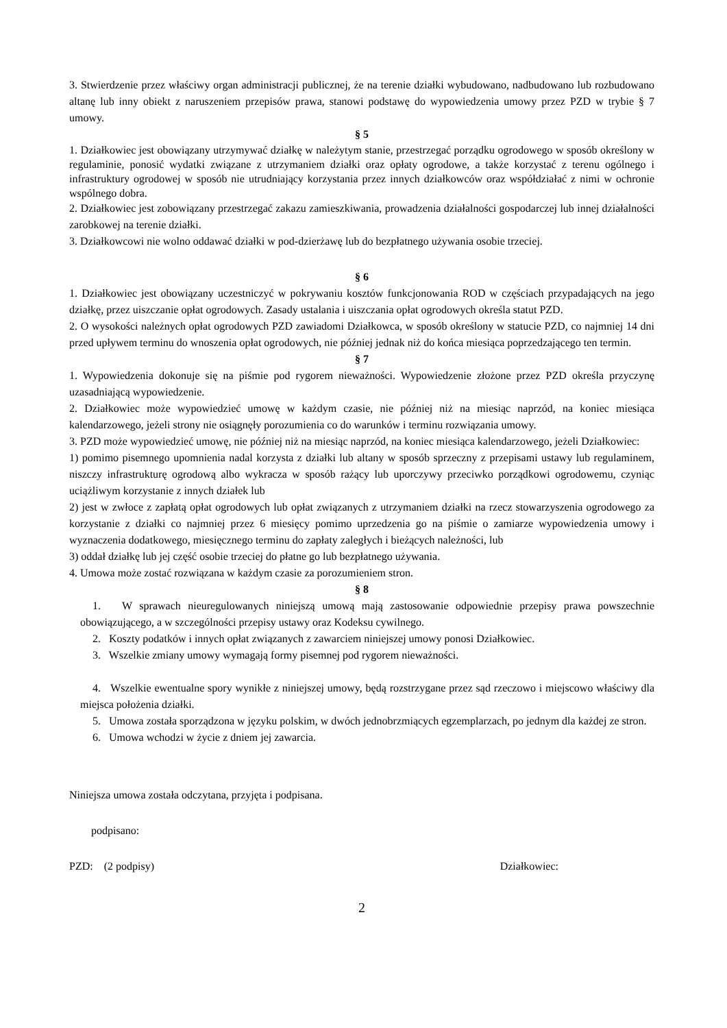3. Stwierdzenie przez właściwy organ administracji publicznej, że na terenie działki wybudowano, nadbudowano lub rozbudowano altanę lub inny obiekt z naruszeniem przepisów prawa, stanowi podstawę do wypowiedzenia umowy przez PZD w trybie § 7 umowy.
§ 5
1. Działkowiec jest obowiązany utrzymywać działkę w należytym stanie, przestrzegać porządku ogrodowego w sposób określony w regulaminie, ponosić wydatki związane z utrzymaniem działki oraz opłaty ogrodowe, a także korzystać z terenu ogólnego i infrastruktury ogrodowej w sposób nie utrudniający korzystania przez innych działkowców oraz współdziałać z nimi w ochronie wspólnego dobra.
2. Działkowiec jest zobowiązany przestrzegać zakazu zamieszkiwania, prowadzenia działalności gospodarczej lub innej działalności zarobkowej na terenie działki.
3. Działkowcowi nie wolno oddawać działki w pod-dzierżawę lub do bezpłatnego używania osobie trzeciej.
§ 6
1. Działkowiec jest obowiązany uczestniczyć w pokrywaniu kosztów funkcjonowania ROD w częściach przypadających na jego działkę, przez uiszczanie opłat ogrodowych. Zasady ustalania i uiszczania opłat ogrodowych określa statut PZD.
2. O wysokości należnych opłat ogrodowych PZD zawiadomi Działkowca, w sposób określony w statucie PZD, co najmniej 14 dni przed upływem terminu do wnoszenia opłat ogrodowych, nie później jednak niż do końca miesiąca poprzedzającego ten termin.
§ 7
1. Wypowiedzenia dokonuje się na piśmie pod rygorem nieważności. Wypowiedzenie złożone przez PZD określa przyczynę uzasadniającą wypowiedzenie.
2. Działkowiec może wypowiedzieć umowę w każdym czasie, nie później niż na miesiąc naprzód, na koniec miesiąca kalendarzowego, jeżeli strony nie osiągnęły porozumienia co do warunków i terminu rozwiązania umowy.
3. PZD może wypowiedzieć umowę, nie później niż na miesiąc naprzód, na koniec miesiąca kalendarzowego, jeżeli Działkowiec:
1) pomimo pisemnego upomnienia nadal korzysta z działki lub altany w sposób sprzeczny z przepisami ustawy lub regulaminem, niszczy infrastrukturę ogrodową albo wykracza w sposób rażący lub uporczywy przeciwko porządkowi ogrodowemu, czyniąc uciążliwym korzystanie z innych działek lub
2) jest w zwłoce z zapłatą opłat ogrodowych lub opłat związanych z utrzymaniem działki na rzecz stowarzyszenia ogrodowego za korzystanie z działki co najmniej przez 6 miesięcy pomimo uprzedzenia go na piśmie o zamiarze wypowiedzenia umowy i wyznaczenia dodatkowego, miesięcznego terminu do zapłaty zaległych i bieżących należności, lub
3) oddał działkę lub jej część osobie trzeciej do płatne go lub bezpłatnego używania.
4. Umowa może zostać rozwiązana w każdym czasie za porozumieniem stron.
§ 8
1. W sprawach nieuregulowanych niniejszą umową mają zastosowanie odpowiednie przepisy prawa powszechnie obowiązującego, a w szczególności przepisy ustawy oraz Kodeksu cywilnego.
2. Koszty podatków i innych opłat związanych z zawarciem niniejszej umowy ponosi Działkowiec.
3. Wszelkie zmiany umowy wymagają formy pisemnej pod rygorem nieważności.
4. Wszelkie ewentualne spory wynikłe z niniejszej umowy, będą rozstrzygane przez sąd rzeczowo i miejscowo właściwy dla miejsca położenia działki.
5. Umowa została sporządzona w języku polskim, w dwóch jednobrzmiących egzemplarzach, po jednym dla każdej ze stron.
6. Umowa wchodzi w życie z dniem jej zawarcia.
Niniejsza umowa została odczytana, przyjęta i podpisana.
podpisano:
PZD: (2 podpisy) Działkowiec:
2